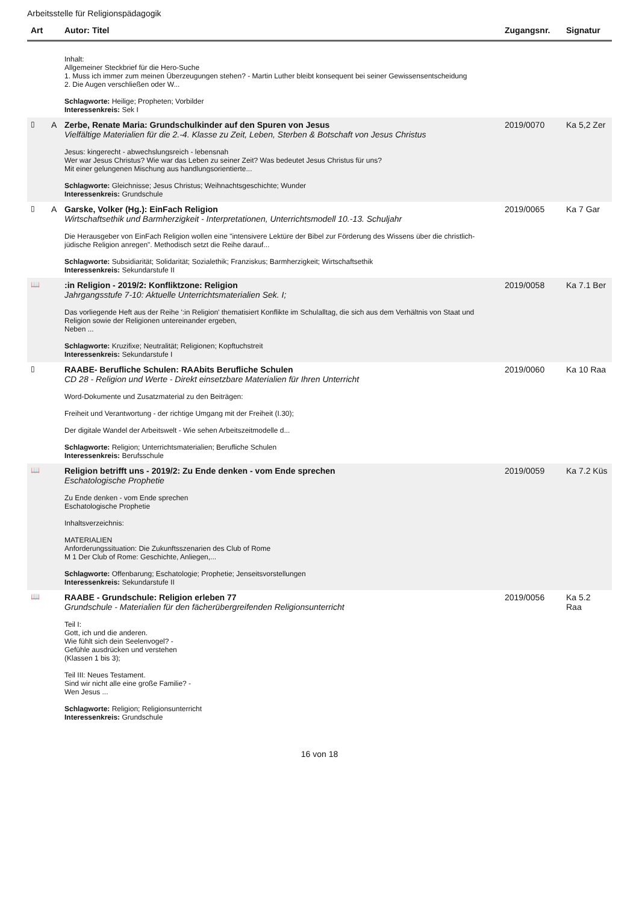Arbeitsstelle für Religionspädagogik
| Art | | Autor: Titel | Zugangsnr. | Signatur |
| --- | --- | --- | --- | --- |
| | | Inhalt: Allgemeiner Steckbrief für die Hero-Suche 1. Muss ich immer zum meinen Überzeugungen stehen? - Martin Luther bleibt konsequent bei seiner Gewissensentscheidung 2. Die Augen verschließen oder W... Schlagworte: Heilige; Propheten; Vorbilder Interessenkreis: Sek I | | |
| ▯ | A | Zerbe, Renate Maria: Grundschulkinder auf den Spuren von Jesus Vielfältige Materialien für die 2.-4. Klasse zu Zeit, Leben, Sterben & Botschaft von Jesus Christus Jesus: kingerecht - abwechslungsreich - lebensnah Wer war Jesus Christus? Wie war das Leben zu seiner Zeit? Was bedeutet Jesus Christus für uns? Mit einer gelungenen Mischung aus handlungsorientierte... Schlagworte: Gleichnisse; Jesus Christus; Weihnachtsgeschichte; Wunder Interessenkreis: Grundschule | 2019/0070 | Ka 5,2 Zer |
| ▯ | A | Garske, Volker (Hg.): EinFach Religion Wirtschaftsethik und Barmherzigkeit - Interpretationen, Unterrichtsmodell 10.-13. Schuljahr Die Herausgeber von EinFach Religion wollen eine "intensivere Lektüre der Bibel zur Förderung des Wissens über die christlich-jüdische Religion anregen". Methodisch setzt die Reihe darauf... Schlagworte: Subsidiarität; Solidarität; Sozialethik; Franziskus; Barmherzigkeit; Wirtschaftsethik Interessenkreis: Sekundarstufe II | 2019/0065 | Ka 7 Gar |
| 📖 | | :in Religion - 2019/2: Konfliktzone: Religion Jahrgangsstufe 7-10: Aktuelle Unterrichtsmaterialien Sek. I; Das vorliegende Heft aus der Reihe ':in Religion' thematisiert Konflikte im Schulalltag, die sich aus dem Verhältnis von Staat und Religion sowie der Religionen untereinander ergeben, Neben ... Schlagworte: Kruzifixe; Neutralität; Religionen; Kopftuchstreit Interessenkreis: Sekundarstufe I | 2019/0058 | Ka 7.1 Ber |
| ▯ | | RAABE- Berufliche Schulen: RAAbits Berufliche Schulen CD 28 - Religion und Werte - Direkt einsetzbare Materialien für Ihren Unterricht Word-Dokumente und Zusatzmaterial zu den Beiträgen: Freiheit und Verantwortung - der richtige Umgang mit der Freiheit (I.30); Der digitale Wandel der Arbeitswelt - Wie sehen Arbeitszeitmodelle d... Schlagworte: Religion; Unterrichtsmaterialien; Berufliche Schulen Interessenkreis: Berufsschule | 2019/0060 | Ka 10 Raa |
| 📖 | | Religion betrifft uns - 2019/2: Zu Ende denken - vom Ende sprechen Eschatologische Prophetie Zu Ende denken - vom Ende sprechen Eschatologische Prophetie Inhaltsverzeichnis: MATERIALIEN Anforderungssituation: Die Zukunftsszenarien des Club of Rome M 1 Der Club of Rome: Geschichte, Anliegen,... Schlagworte: Offenbarung; Eschatologie; Prophetie; Jenseitsvorstellungen Interessenkreis: Sekundarstufe II | 2019/0059 | Ka 7.2 Küs |
| 📖 | | RAABE - Grundschule: Religion erleben 77 Grundschule - Materialien für den fächerübergreifenden Religionsunterricht Teil I: Gott, ich und die anderen. Wie fühlt sich dein Seelenvogel? - Gefühle ausdrücken und verstehen (Klassen 1 bis 3); Teil III: Neues Testament. Sind wir nicht alle eine große Familie? - Wen Jesus ... Schlagworte: Religion; Religionsunterricht Interessenkreis: Grundschule | 2019/0056 | Ka 5.2 Raa |
16 von 18